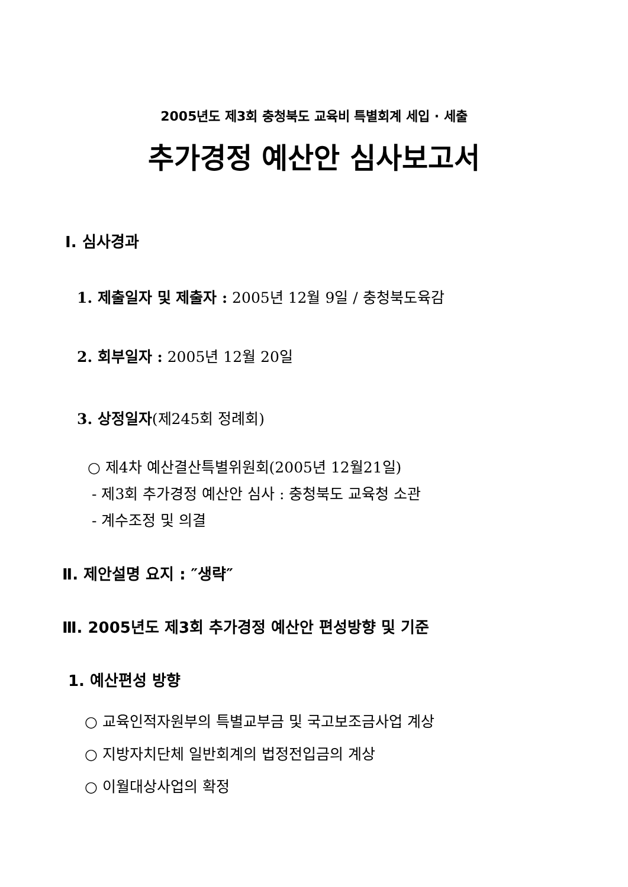2005년도 제3회 충청북도 교육비 특별회계 세입 · 세출
추가경정 예산안 심사보고서
Ⅰ. 심사경과
1. 제출일자 및 제출자 : 2005년 12월 9일 / 충청북도육감
2. 회부일자 : 2005년 12월 20일
3. 상정일자(제245회 정례회)
○ 제4차 예산결산특별위원회(2005년 12월21일)
- 제3회 추가경정 예산안 심사 : 충청북도 교육청 소관
- 계수조정 및 의결
Ⅱ. 제안설명 요지 : ″생략″
Ⅲ. 2005년도 제3회 추가경정 예산안 편성방향 및 기준
1. 예산편성 방향
○ 교육인적자원부의 특별교부금 및 국고보조금사업 계상
○ 지방자치단체 일반회계의 법정전입금의 계상
○ 이월대상사업의 확정